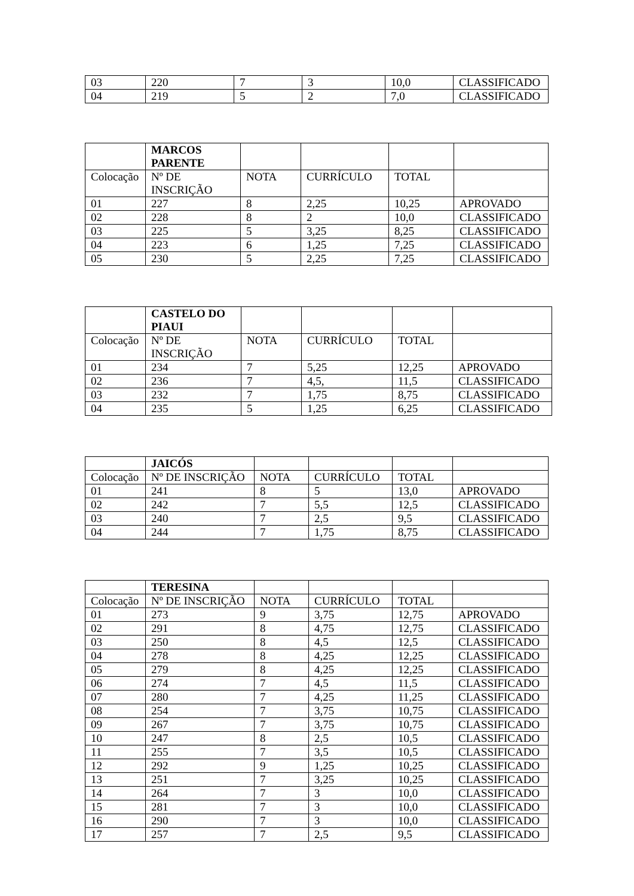| 03 | 220 | 7 | 3 | 10,0 | CLASSIFICADO |
| 04 | 219 | 5 | 2 | 7,0 | CLASSIFICADO |
| | MARCOS PARENTE | | | | |
| Colocação | Nº DE INSCRIÇÃO | NOTA | CURRÍCULO | TOTAL | |
| 01 | 227 | 8 | 2,25 | 10,25 | APROVADO |
| 02 | 228 | 8 | 2 | 10,0 | CLASSIFICADO |
| 03 | 225 | 5 | 3,25 | 8,25 | CLASSIFICADO |
| 04 | 223 | 6 | 1,25 | 7,25 | CLASSIFICADO |
| 05 | 230 | 5 | 2,25 | 7,25 | CLASSIFICADO |
| | CASTELO DO PIAUI | | | | |
| Colocação | Nº DE INSCRIÇÃO | NOTA | CURRÍCULO | TOTAL | |
| 01 | 234 | 7 | 5,25 | 12,25 | APROVADO |
| 02 | 236 | 7 | 4,5, | 11,5 | CLASSIFICADO |
| 03 | 232 | 7 | 1,75 | 8,75 | CLASSIFICADO |
| 04 | 235 | 5 | 1,25 | 6,25 | CLASSIFICADO |
| | JAICÓS | | | | |
| Colocação | Nº DE INSCRIÇÃO | NOTA | CURRÍCULO | TOTAL | |
| 01 | 241 | 8 | 5 | 13,0 | APROVADO |
| 02 | 242 | 7 | 5,5 | 12,5 | CLASSIFICADO |
| 03 | 240 | 7 | 2,5 | 9,5 | CLASSIFICADO |
| 04 | 244 | 7 | 1,75 | 8,75 | CLASSIFICADO |
| | TERESINA | | | | |
| Colocação | Nº DE INSCRIÇÃO | NOTA | CURRÍCULO | TOTAL | |
| 01 | 273 | 9 | 3,75 | 12,75 | APROVADO |
| 02 | 291 | 8 | 4,75 | 12,75 | CLASSIFICADO |
| 03 | 250 | 8 | 4,5 | 12,5 | CLASSIFICADO |
| 04 | 278 | 8 | 4,25 | 12,25 | CLASSIFICADO |
| 05 | 279 | 8 | 4,25 | 12,25 | CLASSIFICADO |
| 06 | 274 | 7 | 4,5 | 11,5 | CLASSIFICADO |
| 07 | 280 | 7 | 4,25 | 11,25 | CLASSIFICADO |
| 08 | 254 | 7 | 3,75 | 10,75 | CLASSIFICADO |
| 09 | 267 | 7 | 3,75 | 10,75 | CLASSIFICADO |
| 10 | 247 | 8 | 2,5 | 10,5 | CLASSIFICADO |
| 11 | 255 | 7 | 3,5 | 10,5 | CLASSIFICADO |
| 12 | 292 | 9 | 1,25 | 10,25 | CLASSIFICADO |
| 13 | 251 | 7 | 3,25 | 10,25 | CLASSIFICADO |
| 14 | 264 | 7 | 3 | 10,0 | CLASSIFICADO |
| 15 | 281 | 7 | 3 | 10,0 | CLASSIFICADO |
| 16 | 290 | 7 | 3 | 10,0 | CLASSIFICADO |
| 17 | 257 | 7 | 2,5 | 9,5 | CLASSIFICADO |